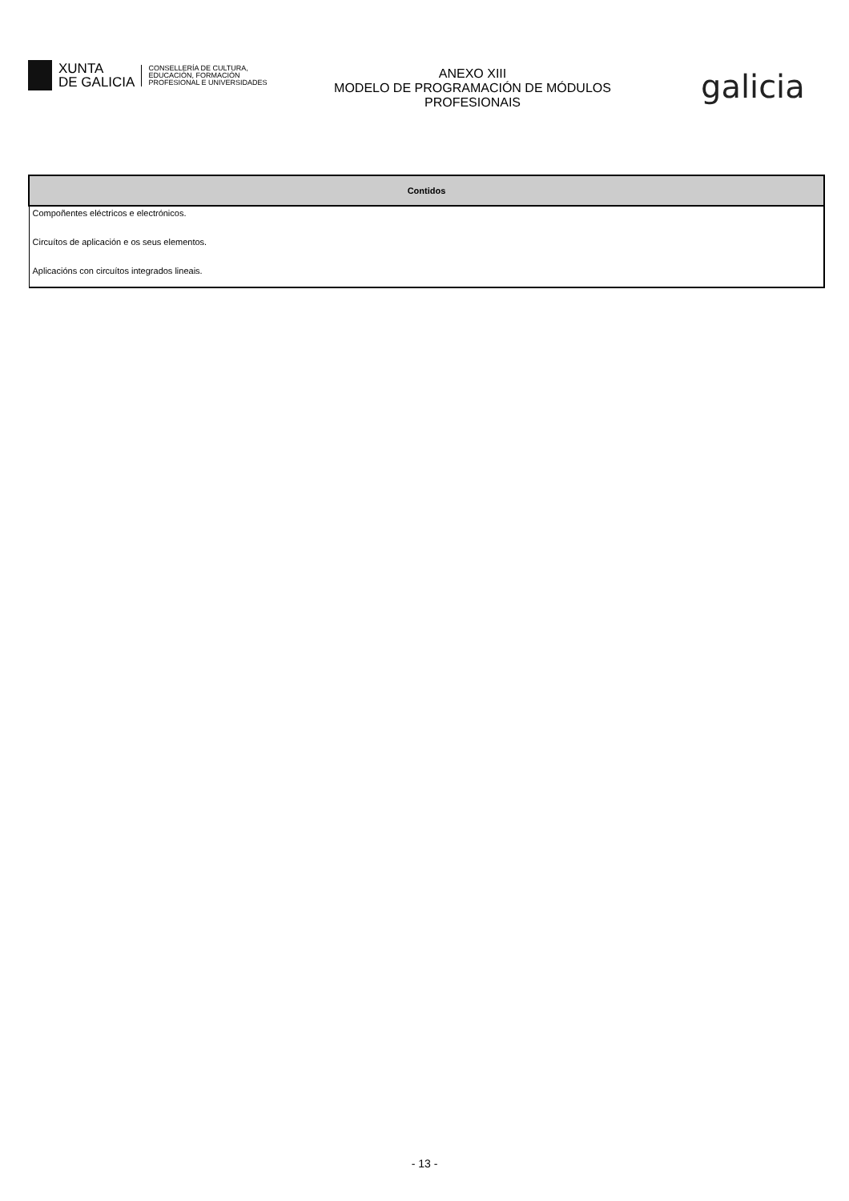XUNTA
DE GALICIA
CONSELLERÍA DE CULTURA,
EDUCACIÓN, FORMACIÓN
PROFESIONAL E UNIVERSIDADES
ANEXO XIII
MODELO DE PROGRAMACIÓN DE MÓDULOS
PROFESIONAIS
galicia
| Contidos |
| --- |
| Compoñentes eléctricos e electrónicos. |
| Circuítos de aplicación e os seus elementos. |
| Aplicacións con circuítos integrados lineais. |
- 13 -